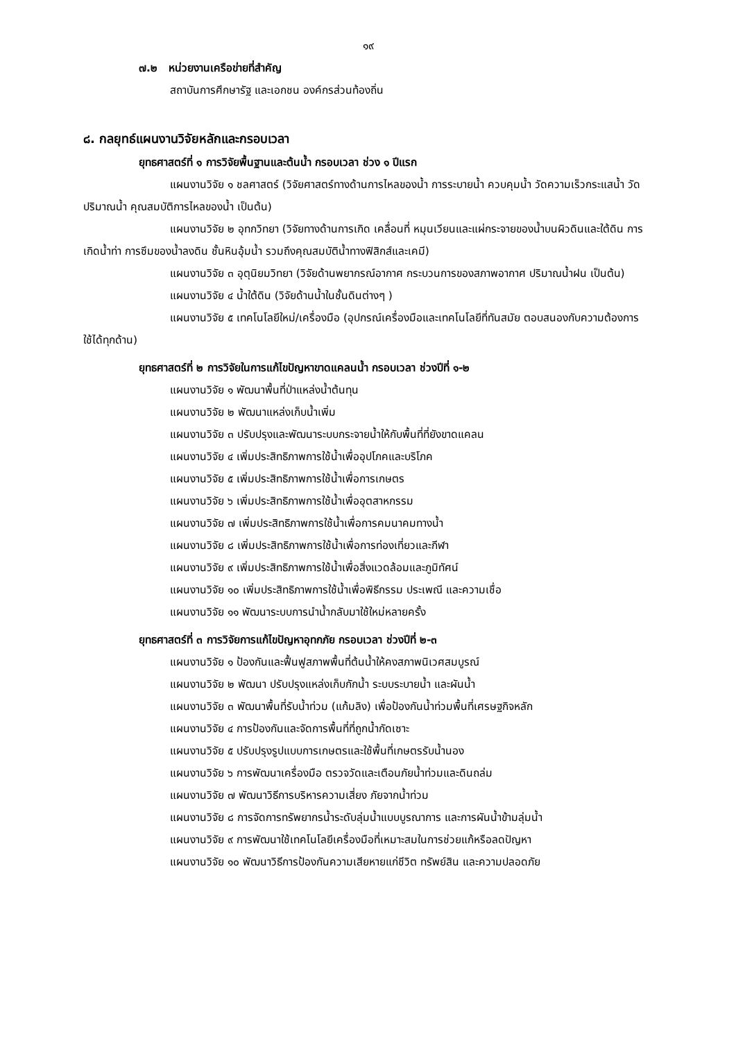๑๙
๗.๒ หน่วยงานเครือข่ายที่สำคัญ
สถาบันการศึกษารัฐ และเอกชน องค์กรส่วนท้องถิ่น
๘. กลยุทธ์แผนงานวิจัยหลักและกรอบเวลา
ยุทธศาสตร์ที่ ๑ การวิจัยพื้นฐานและต้นน้ำ กรอบเวลา ช่วง ๑ ปีแรก
แผนงานวิจัย ๑ ชลศาสตร์ (วิจัยศาสตร์ทางด้านการไหลของน้ำ การระบายน้ำ ควบคุมน้ำ วัดความเร็วกระแสน้ำ วัดปริมาณน้ำ คุณสมบัติการไหลของน้ำ เป็นต้น)
แผนงานวิจัย ๒ อุทกวิทยา (วิจัยทางด้านการเกิด เคลื่อนที่ หมุนเวียนและแผ่กระจายของน้ำบนผิวดินและใต้ดิน การเกิดน้ำท่า การซึมของน้ำลงดิน ชั้นหินอุ้มน้ำ รวมถึงคุณสมบัติน้ำทางฟิสิกส์และเคมี)
แผนงานวิจัย ๓ อุตุนิยมวิทยา (วิจัยด้านพยากรณ์อากาศ กระบวนการของสภาพอากาศ ปริมาณน้ำฝน เป็นต้น)
แผนงานวิจัย ๔ น้ำใต้ดิน (วิจัยด้านน้ำในชั้นดินต่างๆ )
แผนงานวิจัย ๕ เทคโนโลยีใหม่/เครื่องมือ (อุปกรณ์เครื่องมือและเทคโนโลยีที่ทันสมัย ตอบสนองกับความต้องการใช้ได้ทุกด้าน)
ยุทธศาสตร์ที่ ๒ การวิจัยในการแก้ไขปัญหาขาดแคลนน้ำ กรอบเวลา ช่วงปีที่ ๑-๒
แผนงานวิจัย ๑ พัฒนาพื้นที่ป่าแหล่งน้ำต้นทุน
แผนงานวิจัย ๒ พัฒนาแหล่งเก็บน้ำเพิ่ม
แผนงานวิจัย ๓ ปรับปรุงและพัฒนาระบบกระจายน้ำให้กับพื้นที่ที่ยังขาดแคลน
แผนงานวิจัย ๔ เพิ่มประสิทธิภาพการใช้น้ำเพื่ออุปโภคและบริโภค
แผนงานวิจัย ๕ เพิ่มประสิทธิภาพการใช้น้ำเพื่อการเกษตร
แผนงานวิจัย ๖ เพิ่มประสิทธิภาพการใช้น้ำเพื่ออุตสาหกรรม
แผนงานวิจัย ๗ เพิ่มประสิทธิภาพการใช้น้ำเพื่อการคมนาคมทางน้ำ
แผนงานวิจัย ๘ เพิ่มประสิทธิภาพการใช้น้ำเพื่อการท่องเที่ยวและกีฬา
แผนงานวิจัย ๙ เพิ่มประสิทธิภาพการใช้น้ำเพื่อสิ่งแวดล้อมและภูมิทัศน์
แผนงานวิจัย ๑๐ เพิ่มประสิทธิภาพการใช้น้ำเพื่อพิธีกรรม ประเพณี และความเชื่อ
แผนงานวิจัย ๑๑ พัฒนาระบบการนำน้ำกลับมาใช้ใหม่หลายครั้ง
ยุทธศาสตร์ที่ ๓ การวิจัยการแก้ไขปัญหาอุทกภัย กรอบเวลา ช่วงปีที่ ๒-๓
แผนงานวิจัย ๑ ป้องกันและฟื้นฟูสภาพพื้นที่ต้นน้ำให้คงสภาพนิเวศสมบูรณ์
แผนงานวิจัย ๒ พัฒนา ปรับปรุงแหล่งเก็บกักน้ำ ระบบระบายน้ำ และผันน้ำ
แผนงานวิจัย ๓ พัฒนาพื้นที่รับน้ำท่วม (แก้มลิง) เพื่อป้องกันน้ำท่วมพื้นที่เศรษฐกิจหลัก
แผนงานวิจัย ๔ การป้องกันและจัดการพื้นที่ที่ถูกน้ำกัดเซาะ
แผนงานวิจัย ๕ ปรับปรุงรูปแบบการเกษตรและใช้พื้นที่เกษตรรับน้ำนอง
แผนงานวิจัย ๖ การพัฒนาเครื่องมือ ตรวจวัดและเตือนภัยน้ำท่วมและดินถล่ม
แผนงานวิจัย ๗ พัฒนาวิธีการบริหารความเสี่ยง ภัยจากน้ำท่วม
แผนงานวิจัย ๘ การจัดการทรัพยากรน้ำระดับลุ่มน้ำแบบบูรณาการ และการผันน้ำข้ามลุ่มน้ำ
แผนงานวิจัย ๙ การพัฒนาใช้เทคโนโลยีเครื่องมือที่เหมาะสมในการช่วยแก้หรือลดปัญหา
แผนงานวิจัย ๑๐ พัฒนาวิธีการป้องกันความเสียหายแก่ชีวิต ทรัพย์สิน และความปลอดภัย